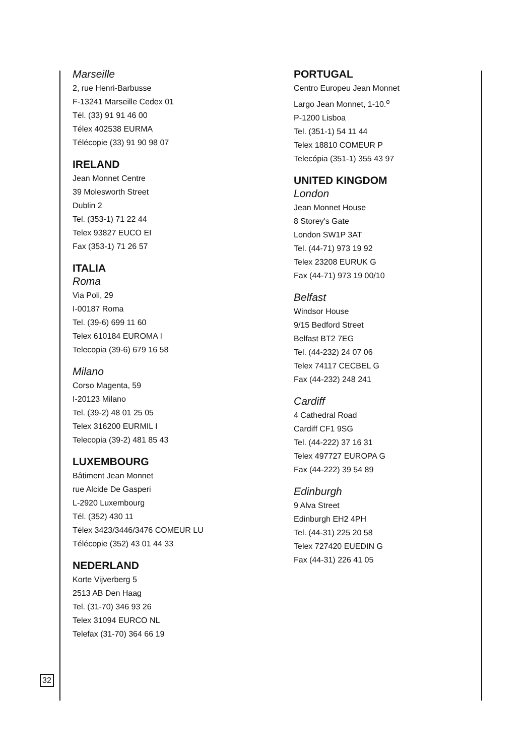Marseille
2, rue Henri-Barbusse
F-13241 Marseille Cedex 01
Tél. (33) 91 91 46 00
Télex 402538 EURMA
Télécopie (33) 91 90 98 07
IRELAND
Jean Monnet Centre
39 Molesworth Street
Dublin 2
Tel. (353-1) 71 22 44
Telex 93827 EUCO EI
Fax (353-1) 71 26 57
ITALIA
Roma
Via Poli, 29
I-00187 Roma
Tel. (39-6) 699 11 60
Telex 610184 EUROMA I
Telecopia (39-6) 679 16 58
Milano
Corso Magenta, 59
I-20123 Milano
Tel. (39-2) 48 01 25 05
Telex 316200 EURMIL I
Telecopia (39-2) 481 85 43
LUXEMBOURG
Bâtiment Jean Monnet
rue Alcide De Gasperi
L-2920 Luxembourg
Tél. (352) 430 11
Télex 3423/3446/3476 COMEUR LU
Télécopie (352) 43 01 44 33
NEDERLAND
Korte Vijverberg 5
2513 AB Den Haag
Tel. (31-70) 346 93 26
Telex 31094 EURCO NL
Telefax (31-70) 364 66 19
PORTUGAL
Centro Europeu Jean Monnet
Largo Jean Monnet, 1-10.<sup>o</sup>
P-1200 Lisboa
Tel. (351-1) 54 11 44
Telex 18810 COMEUR P
Telecópia (351-1) 355 43 97
UNITED KINGDOM
London
Jean Monnet House
8 Storey's Gate
London SW1P 3AT
Tel. (44-71) 973 19 92
Telex 23208 EURUK G
Fax (44-71) 973 19 00/10
Belfast
Windsor House
9/15 Bedford Street
Belfast BT2 7EG
Tel. (44-232) 24 07 06
Telex 74117 CECBEL G
Fax (44-232) 248 241
Cardiff
4 Cathedral Road
Cardiff CF1 9SG
Tel. (44-222) 37 16 31
Telex 497727 EUROPA G
Fax (44-222) 39 54 89
Edinburgh
9 Alva Street
Edinburgh EH2 4PH
Tel. (44-31) 225 20 58
Telex 727420 EUEDIN G
Fax (44-31) 226 41 05
32